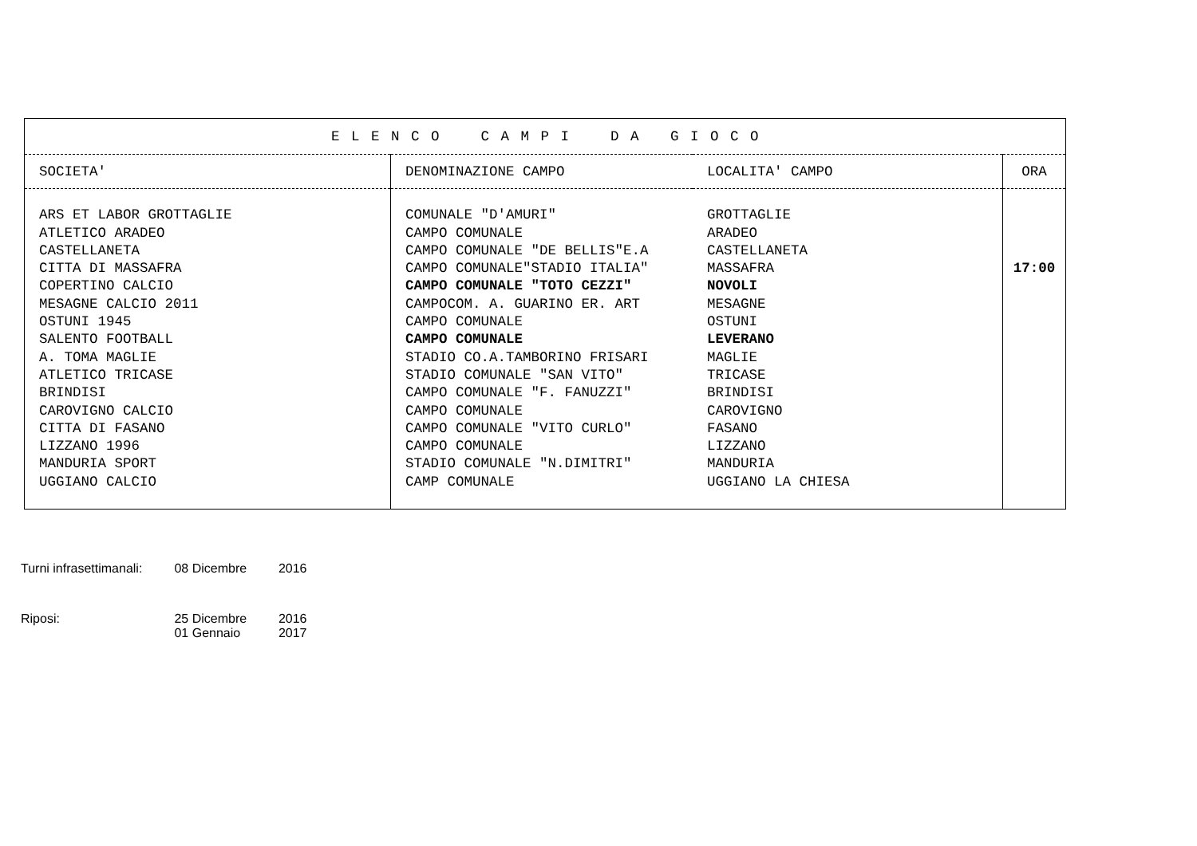| E L E N C O C A M P I D A G I O C O | | | |
| --- | --- | --- | --- |
| SOCIETA' | DENOMINAZIONE CAMPO | LOCALITA' CAMPO | ORA |
| ARS ET LABOR GROTTAGLIE | COMUNALE "D'AMURI" | GROTTAGLIE | |
| ATLETICO ARADEO | CAMPO COMUNALE | ARADEO | |
| CASTELLANETA | CAMPO COMUNALE "DE BELLIS"E.A | CASTELLANETA | |
| CITTA DI MASSAFRA | CAMPO COMUNALE"STADIO ITALIA" | MASSAFRA | 17:00 |
| COPERTINO CALCIO | CAMPO COMUNALE "TOTO CEZZI" | NOVOLI | |
| MESAGNE CALCIO 2011 | CAMPOCOM. A. GUARINO ER. ART | MESAGNE | |
| OSTUNI 1945 | CAMPO COMUNALE | OSTUNI | |
| SALENTO FOOTBALL | CAMPO COMUNALE | LEVERANO | |
| A. TOMA MAGLIE | STADIO CO.A.TAMBORINO FRISARI | MAGLIE | |
| ATLETICO TRICASE | STADIO COMUNALE "SAN VITO" | TRICASE | |
| BRINDISI | CAMPO COMUNALE "F. FANUZZI" | BRINDISI | |
| CAROVIGNO CALCIO | CAMPO COMUNALE | CAROVIGNO | |
| CITTA DI FASANO | CAMPO COMUNALE "VITO CURLO" | FASANO | |
| LIZZANO 1996 | CAMPO COMUNALE | LIZZANO | |
| MANDURIA SPORT | STADIO COMUNALE "N.DIMITRI" | MANDURIA | |
| UGGIANO CALCIO | CAMP COMUNALE | UGGIANO LA CHIESA | |
Turni infrasettimanali: 08 Dicembre 2016
Riposi: 25 Dicembre 2016
01 Gennaio 2017